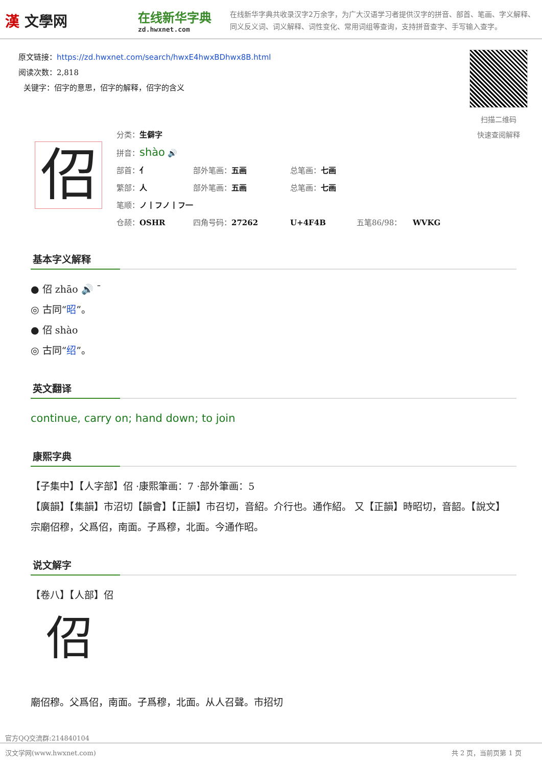漢 文學网
在线新华字典
zd.hwxnet.com
在线新华字典共收录汉字2万余字，为广大汉语学习者提供汉字的拼音、部首、笔画、字义解释、同义反义词、词义解释、词性变化、常用词组等查询，支持拼音查字、手写输入查字。
原文链接：https://zd.hwxnet.com/search/hwxE4hwxBDhwx8B.html
阅读次数：2,818
关键字：佋字的意思，佋字的解释，佋字的含义
扫描二维码
快速查阅解释
佋
分类：生僻字
拼音：shào 🔊
部首：亻 部外笔画：五画 总笔画：七画
繁部：人 部外笔画：五画 总笔画：七画
笔顺：ノ丨フノ丨フ一
仓颉：OSHR 四角号码：27262 U+4F4B 五笔86/98： WVKG
基本字义解释
● 佋 zhāo 🔊 ˉ
◎ 古同“昭”。
● 佋 shào
◎ 古同“绍”。
英文翻译
continue, carry on; hand down; to join
康熙字典
【子集中】【人字部】佋 ·康熙筆画：7 ·部外筆画：5
【廣韻】【集韻】市沼切【韻會】【正韻】市召切，音紹。介行也。通作紹。 又【正韻】時昭切，音韶。【說文】宗廟佋穆，父爲佋，南面。子爲穆，北面。今通作昭。
说文解字
【卷八】【人部】佋
佋
廟佋穆。父爲佋，南面。子爲穆，北面。从人召聲。市招切
官方QQ交流群:214840104
汉文学网(www.hwxnet.com) 共 2 页，当前页第 1 页